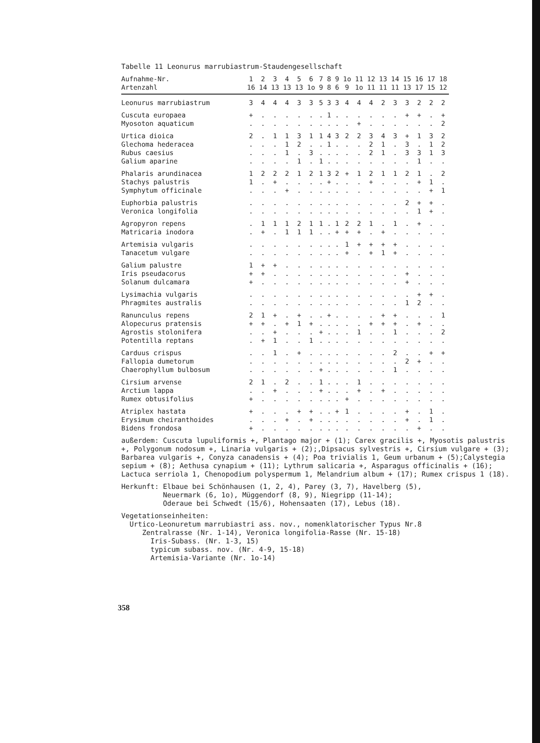Tabelle 11 Leonurus marrubiastrum-Staudengesellschaft
| Aufnahme-Nr. | 1 | 2 | 3 | 4 | 5 | 6 | 7 | 8 | 9 | 1o | 11 | 12 | 13 | 14 | 15 | 16 | 17 | 18 |
| --- | --- | --- | --- | --- | --- | --- | --- | --- | --- | --- | --- | --- | --- | --- | --- | --- | --- | --- |
| Artenzahl | 16 | 14 | 13 | 13 | 13 | 1o | 9 | 8 | 6 | 9 | 1o | 11 | 11 | 11 | 13 | 17 | 15 | 12 |
| Leonurus marrubiastrum | 3 | 4 | 4 | 4 | 3 | 3 | 5 | 3 | 3 | 4 | 4 | 4 | 2 | 3 | 3 | 2 | 2 | 2 |
| Cuscuta europaea | + | . | . | . | . | . | . | 1 | . | . | . | . | . | . | + | + | . | + |
| Myosoton aquaticum | . | . | . | . | . | . | . | . | . | . | + | . | . | . | . | . | . | 2 |
| Urtica dioica | 2 | . | 1 | 1 | 3 | 1 | 1 | 4 | 3 | 2 | 2 | 3 | 4 | 3 | + | 1 | 3 | 2 |
| Glechoma hederacea | . | . | . | 1 | 2 | . | . | 1 | . | . | . | 2 | 1 | . | 3 | . | 1 | 2 |
| Rubus caesius | . | . | . | 1 | . | 3 | . | . | . | . | . | 2 | 1 | . | 3 | 3 | 1 | 3 |
| Galium aparine | . | . | . | . | 1 | . | 1 | . | . | . | . | . | . | . | . | 1 | . | . |
| Phalaris arundinacea | 1 | 2 | 2 | 2 | 1 | 2 | 1 | 3 | 2 | + | 1 | 2 | 1 | 1 | 2 | 1 | . | 2 |
| Stachys palustris | 1 | . | + | . | . | . | . | + | . | . | . | + | . | . | . | + | 1 | . |
| Symphytum officinale | . | . | . | + | . | . | . | . | . | . | . | . | . | . | . | . | + | 1 |
| Euphorbia palustris | . | . | . | . | . | . | . | . | . | . | . | . | . | . | 2 | + | + | . |
| Veronica longifolia | . | . | . | . | . | . | . | . | . | . | . | . | . | . | . | 1 | + | . |
| Agropyron repens | . | 1 | 1 | 1 | 2 | 1 | 1 | . | 1 | 2 | 2 | 1 | . | 1 | . | + | . | . |
| Matricaria inodora | . | + | . | 1 | 1 | 1 | . | . | + | + | + | . | + | . | . | . | . | . |
| Artemisia vulgaris | . | . | . | . | . | . | . | . | . | 1 | + | + | + | + | . | . | . | . |
| Tanacetum vulgare | . | . | . | . | . | . | . | . | . | + | . | + | 1 | + | . | . | . | . |
| Galium palustre | 1 | + | + | . | . | . | . | . | . | . | . | . | . | . | . | . | . | . |
| Iris pseudacorus | + | + | . | . | . | . | . | . | . | . | . | . | . | . | + | . | . | . |
| Solanum dulcamara | + | . | . | . | . | . | . | . | . | . | . | . | . | . | + | . | . | . |
| Lysimachia vulgaris | . | . | . | . | . | . | . | . | . | . | . | . | . | . | . | + | + | . |
| Phragmites australis | . | . | . | . | . | . | . | . | . | . | . | . | . | . | 1 | 2 | . | . |
| Ranunculus repens | 2 | 1 | + | . | + | . | . | + | . | . | . | . | + | + | . | . | . | 1 |
| Alopecurus pratensis | + | + | . | + | 1 | + | . | . | . | . | . | + | + | + | . | + | . | . |
| Agrostis stolonifera | . | . | + | . | . | . | + | . | . | . | 1 | . | . | 1 | . | . | . | 2 |
| Potentilla reptans | . | + | 1 | . | . | 1 | . | . | . | . | . | . | . | . | . | . | . | . |
| Carduus crispus | . | . | 1 | . | + | . | . | . | . | . | . | . | . | 2 | . | . | + | + |
| Fallopia dumetorum | . | . | . | . | . | . | . | . | . | . | . | . | . | . | 2 | + | . | . |
| Chaerophyllum bulbosum | . | . | . | . | . | . | + | . | . | . | . | . | . | 1 | . | . | . | . |
| Cirsium arvense | 2 | 1 | . | 2 | . | . | 1 | . | . | . | 1 | . | . | . | . | . | . | . |
| Arctium lappa | . | . | + | . | . | . | + | . | . | . | + | . | + | . | . | . | . | . |
| Rumex obtusifolius | + | . | . | . | . | . | . | . | . | + | . | . | . | . | . | . | . | . |
| Atriplex hastata | + | . | . | . | + | + | . | . | + | 1 | . | . | . | . | + | . | 1 | . |
| Erysimum cheiranthoides | . | . | . | + | . | + | . | . | . | . | . | . | . | . | + | . | 1 | . |
| Bidens frondosa | + | . | . | . | . | . | . | . | . | . | . | . | . | . | . | + | . | . |
außerdem: Cuscuta lupuliformis +, Plantago major + (1); Carex gracilis +, Myosotis palustris +, Polygonum nodosum +, Linaria vulgaris + (2);,Dipsacus sylvestris +, Cirsium vulgare + (3); Barbarea vulgaris +, Conyza canadensis + (4); Poa trivialis 1, Geum urbanum + (5);Calystegia sepium + (8); Aethusa cynapium + (11); Lythrum salicaria +, Asparagus officinalis + (16); Lactuca serriola 1, Chenopodium polyspermum 1, Melandrium album + (17); Rumex crispus 1 (18).
Herkunft: Elbaue bei Schönhausen (1, 2, 4), Parey (3, 7), Havelberg (5),
Neuermark (6, 1o), Müggendorf (8, 9), Niegripp (11-14);
Oderaue bei Schwedt (15/6), Hohensaaten (17), Lebus (18).
Vegetationseinheiten:
Urtico-Leonuretum marrubiastri ass. nov., nomenklatorischer Typus Nr.8
Zentralrasse (Nr. 1-14), Veronica longifolia-Rasse (Nr. 15-18)
Iris-Subass. (Nr. 1-3, 15)
typicum subass. nov. (Nr. 4-9, 15-18)
Artemisia-Variante (Nr. 1o-14)
358